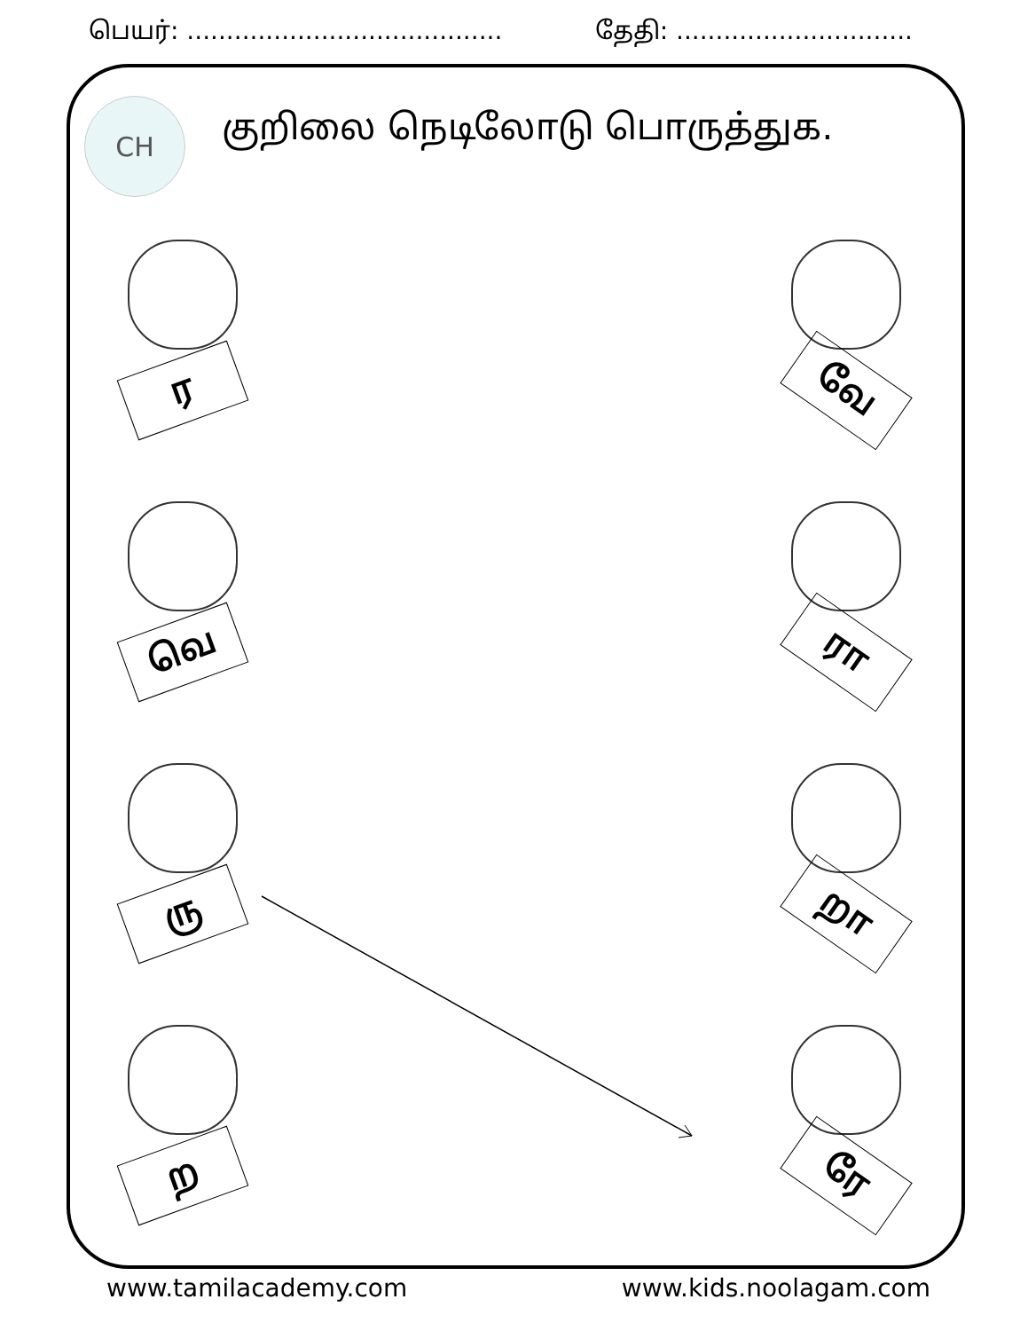பெயர்: ........................................ தேதி: ..............................
CH குறிலை நெடிலோடு பொருத்துக.
ர
வே
வெ
ரா
ரு
றா
ற
ரே
www.tamilacademy.com www.kids.noolagam.com